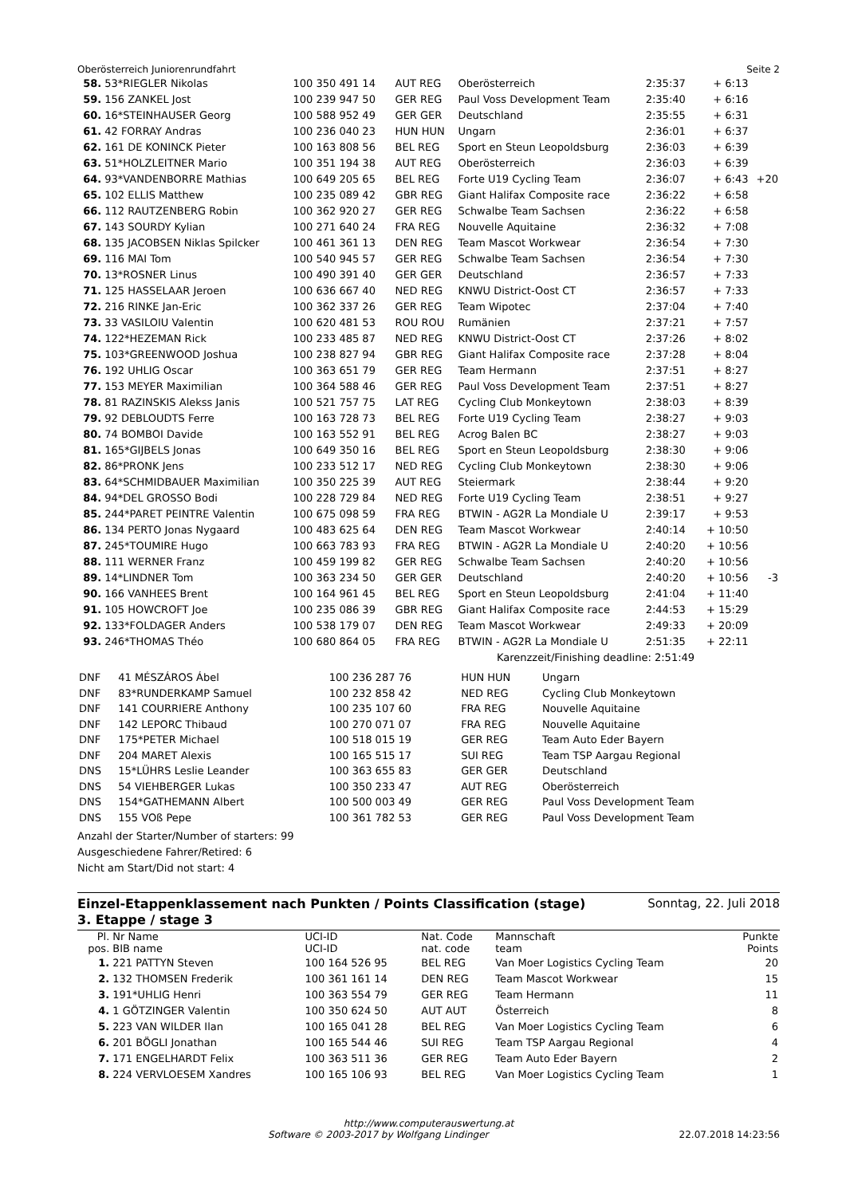Oberösterreich Juniorenrundfahrt Seite 2
| 58. | 53*RIEGLER Nikolas | 100 350 491 14 | AUT REG | Oberösterreich | 2:35:37 | + 6:13 | |
| 59. | 156 ZANKEL Jost | 100 239 947 50 | GER REG | Paul Voss Development Team | 2:35:40 | + 6:16 | |
| 60. | 16*STEINHAUSER Georg | 100 588 952 49 | GER GER | Deutschland | 2:35:55 | + 6:31 | |
| 61. | 42 FORRAY Andras | 100 236 040 23 | HUN HUN | Ungarn | 2:36:01 | + 6:37 | |
| 62. | 161 DE KONINCK Pieter | 100 163 808 56 | BEL REG | Sport en Steun Leopoldsburg | 2:36:03 | + 6:39 | |
| 63. | 51*HOLZLEITNER Mario | 100 351 194 38 | AUT REG | Oberösterreich | 2:36:03 | + 6:39 | |
| 64. | 93*VANDENBORRE Mathias | 100 649 205 65 | BEL REG | Forte U19 Cycling Team | 2:36:07 | + 6:43 | +20 |
| 65. | 102 ELLIS Matthew | 100 235 089 42 | GBR REG | Giant Halifax Composite race | 2:36:22 | + 6:58 | |
| 66. | 112 RAUTZENBERG Robin | 100 362 920 27 | GER REG | Schwalbe Team Sachsen | 2:36:22 | + 6:58 | |
| 67. | 143 SOURDY Kylian | 100 271 640 24 | FRA REG | Nouvelle Aquitaine | 2:36:32 | + 7:08 | |
| 68. | 135 JACOBSEN Niklas Spilcker | 100 461 361 13 | DEN REG | Team Mascot Workwear | 2:36:54 | + 7:30 | |
| 69. | 116 MAI Tom | 100 540 945 57 | GER REG | Schwalbe Team Sachsen | 2:36:54 | + 7:30 | |
| 70. | 13*ROSNER Linus | 100 490 391 40 | GER GER | Deutschland | 2:36:57 | + 7:33 | |
| 71. | 125 HASSELAAR Jeroen | 100 636 667 40 | NED REG | KNWU District-Oost CT | 2:36:57 | + 7:33 | |
| 72. | 216 RINKE Jan-Eric | 100 362 337 26 | GER REG | Team Wipotec | 2:37:04 | + 7:40 | |
| 73. | 33 VASILOIU Valentin | 100 620 481 53 | ROU ROU | Rumänien | 2:37:21 | + 7:57 | |
| 74. | 122*HEZEMAN Rick | 100 233 485 87 | NED REG | KNWU District-Oost CT | 2:37:26 | + 8:02 | |
| 75. | 103*GREENWOOD Joshua | 100 238 827 94 | GBR REG | Giant Halifax Composite race | 2:37:28 | + 8:04 | |
| 76. | 192 UHLIG Oscar | 100 363 651 79 | GER REG | Team Hermann | 2:37:51 | + 8:27 | |
| 77. | 153 MEYER Maximilian | 100 364 588 46 | GER REG | Paul Voss Development Team | 2:37:51 | + 8:27 | |
| 78. | 81 RAZINSKIS Alekss Janis | 100 521 757 75 | LAT REG | Cycling Club Monkeytown | 2:38:03 | + 8:39 | |
| 79. | 92 DEBLOUDTS Ferre | 100 163 728 73 | BEL REG | Forte U19 Cycling Team | 2:38:27 | + 9:03 | |
| 80. | 74 BOMBOI Davide | 100 163 552 91 | BEL REG | Acrog Balen BC | 2:38:27 | + 9:03 | |
| 81. | 165*GIJBELS Jonas | 100 649 350 16 | BEL REG | Sport en Steun Leopoldsburg | 2:38:30 | + 9:06 | |
| 82. | 86*PRONK Jens | 100 233 512 17 | NED REG | Cycling Club Monkeytown | 2:38:30 | + 9:06 | |
| 83. | 64*SCHMIDBAUER Maximilian | 100 350 225 39 | AUT REG | Steiermark | 2:38:44 | + 9:20 | |
| 84. | 94*DEL GROSSO Bodi | 100 228 729 84 | NED REG | Forte U19 Cycling Team | 2:38:51 | + 9:27 | |
| 85. | 244*PARET PEINTRE Valentin | 100 675 098 59 | FRA REG | BTWIN - AG2R La Mondiale U | 2:39:17 | + 9:53 | |
| 86. | 134 PERTO Jonas Nygaard | 100 483 625 64 | DEN REG | Team Mascot Workwear | 2:40:14 | + 10:50 | |
| 87. | 245*TOUMIRE Hugo | 100 663 783 93 | FRA REG | BTWIN - AG2R La Mondiale U | 2:40:20 | + 10:56 | |
| 88. | 111 WERNER Franz | 100 459 199 82 | GER REG | Schwalbe Team Sachsen | 2:40:20 | + 10:56 | |
| 89. | 14*LINDNER Tom | 100 363 234 50 | GER GER | Deutschland | 2:40:20 | + 10:56 | -3 |
| 90. | 166 VANHEES Brent | 100 164 961 45 | BEL REG | Sport en Steun Leopoldsburg | 2:41:04 | + 11:40 | |
| 91. | 105 HOWCROFT Joe | 100 235 086 39 | GBR REG | Giant Halifax Composite race | 2:44:53 | + 15:29 | |
| 92. | 133*FOLDAGER Anders | 100 538 179 07 | DEN REG | Team Mascot Workwear | 2:49:33 | + 20:09 | |
| 93. | 246*THOMAS Théo | 100 680 864 05 | FRA REG | BTWIN - AG2R La Mondiale U | 2:51:35 | + 22:11 | |
| | | | | Karenzzeit/Finishing deadline: 2:51:49 | | | |
| DNF | 41 MÉSZÁROS Ábel | 100 236 287 76 | HUN HUN | Ungarn |
| DNF | 83*RUNDERKAMP Samuel | 100 232 858 42 | NED REG | Cycling Club Monkeytown |
| DNF | 141 COURRIERE Anthony | 100 235 107 60 | FRA REG | Nouvelle Aquitaine |
| DNF | 142 LEPORC Thibaud | 100 270 071 07 | FRA REG | Nouvelle Aquitaine |
| DNF | 175*PETER Michael | 100 518 015 19 | GER REG | Team Auto Eder Bayern |
| DNF | 204 MARET Alexis | 100 165 515 17 | SUI REG | Team TSP Aargau Regional |
| DNS | 15*LÜHRS Leslie Leander | 100 363 655 83 | GER GER | Deutschland |
| DNS | 54 VIEHBERGER Lukas | 100 350 233 47 | AUT REG | Oberösterreich |
| DNS | 154*GATHEMANN Albert | 100 500 003 49 | GER REG | Paul Voss Development Team |
| DNS | 155 VOß Pepe | 100 361 782 53 | GER REG | Paul Voss Development Team |
Anzahl der Starter/Number of starters: 99
Ausgeschiedene Fahrer/Retired: 6
Nicht am Start/Did not start: 4
Einzel-Etappenklassement nach Punkten / Points Classification (stage)
3. Etappe / stage 3
Sonntag, 22. Juli 2018
| Pl. pos. | Nr Name BIB name | UCI-ID UCI-ID | Nat. Code nat. code | Mannschaft team | Punkte Points |
| --- | --- | --- | --- | --- | --- |
| 1. | 221 PATTYN Steven | 100 164 526 95 | BEL REG | Van Moer Logistics Cycling Team | 20 |
| 2. | 132 THOMSEN Frederik | 100 361 161 14 | DEN REG | Team Mascot Workwear | 15 |
| 3. | 191*UHLIG Henri | 100 363 554 79 | GER REG | Team Hermann | 11 |
| 4. | 1 GÖTZINGER Valentin | 100 350 624 50 | AUT AUT | Österreich | 8 |
| 5. | 223 VAN WILDER Ilan | 100 165 041 28 | BEL REG | Van Moer Logistics Cycling Team | 6 |
| 6. | 201 BÖGLI Jonathan | 100 165 544 46 | SUI REG | Team TSP Aargau Regional | 4 |
| 7. | 171 ENGELHARDT Felix | 100 363 511 36 | GER REG | Team Auto Eder Bayern | 2 |
| 8. | 224 VERVLOESEM Xandres | 100 165 106 93 | BEL REG | Van Moer Logistics Cycling Team | 1 |
http://www.computerauswertung.at
Software © 2003-2017 by Wolfgang Lindinger 22.07.2018 14:23:56